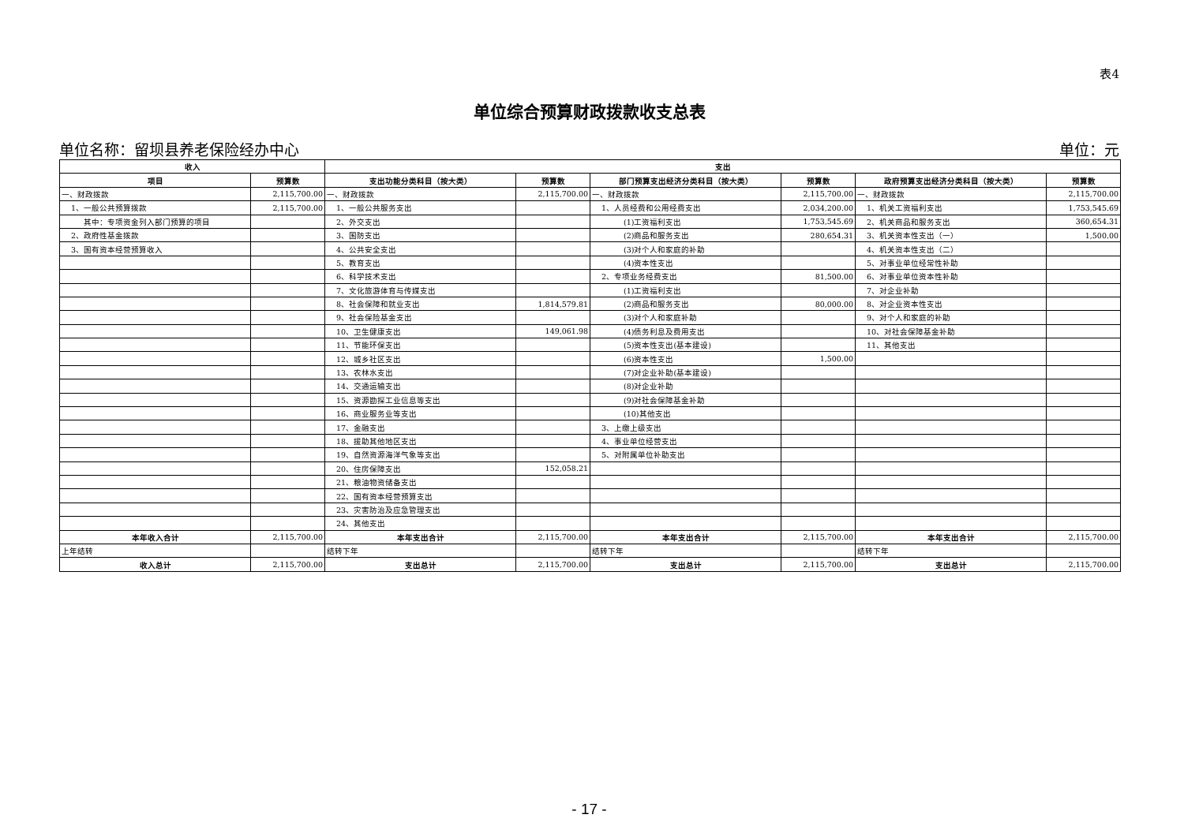表4
单位综合预算财政拨款收支总表
单位名称：留坝县养老保险经办中心 单位：元
| 收入 | | 支出 | | | | | |
| --- | --- | --- | --- | --- | --- | --- | --- |
| 项目 | 预算数 | 支出功能分类科目（按大类） | 预算数 | 部门预算支出经济分类科目（按大类） | 预算数 | 政府预算支出经济分类科目（按大类） | 预算数 |
| 一、财政拨款 | 2,115,700.00 | 一、财政拨款 | 2,115,700.00 | 一、财政拨款 | 2,115,700.00 | 一、财政拨款 | 2,115,700.00 |
| 1、一般公共预算拨款 | 2,115,700.00 | 1、一般公共服务支出 | | 1、人员经费和公用经费支出 | 2,034,200.00 | 1、机关工资福利支出 | 1,753,545.69 |
| 其中：专项资金列入部门预算的项目 | | 2、外交支出 | | (1)工资福利支出 | 1,753,545.69 | 2、机关商品和服务支出 | 360,654.31 |
| 2、政府性基金拨款 | | 3、国防支出 | | (2)商品和服务支出 | 280,654.31 | 3、机关资本性支出（一） | 1,500.00 |
| 3、国有资本经营预算收入 | | 4、公共安全支出 | | (3)对个人和家庭的补助 | | 4、机关资本性支出（二） | |
| | | 5、教育支出 | | (4)资本性支出 | | 5、对事业单位经常性补助 | |
| | | 6、科学技术支出 | | 2、专项业务经费支出 | 81,500.00 | 6、对事业单位资本性补助 | |
| | | 7、文化旅游体育与传媒支出 | | (1)工资福利支出 | | 7、对企业补助 | |
| | | 8、社会保障和就业支出 | 1,814,579.81 | (2)商品和服务支出 | 80,000.00 | 8、对企业资本性支出 | |
| | | 9、社会保险基金支出 | | (3)对个人和家庭补助 | | 9、对个人和家庭的补助 | |
| | | 10、卫生健康支出 | 149,061.98 | (4)债务利息及费用支出 | | 10、对社会保障基金补助 | |
| | | 11、节能环保支出 | | (5)资本性支出(基本建设) | | 11、其他支出 | |
| | | 12、城乡社区支出 | | (6)资本性支出 | 1,500.00 | | |
| | | 13、农林水支出 | | (7)对企业补助(基本建设) | | | |
| | | 14、交通运输支出 | | (8)对企业补助 | | | |
| | | 15、资源勘探工业信息等支出 | | (9)对社会保障基金补助 | | | |
| | | 16、商业服务业等支出 | | (10)其他支出 | | | |
| | | 17、金融支出 | | 3、上缴上级支出 | | | |
| | | 18、援助其他地区支出 | | 4、事业单位经营支出 | | | |
| | | 19、自然资源海洋气象等支出 | | 5、对附属单位补助支出 | | | |
| | | 20、住房保障支出 | 152,058.21 | | | | |
| | | 21、粮油物资储备支出 | | | | | |
| | | 22、国有资本经营预算支出 | | | | | |
| | | 23、灾害防治及应急管理支出 | | | | | |
| | | 24、其他支出 | | | | | |
| 本年收入合计 | 2,115,700.00 | 本年支出合计 | 2,115,700.00 | 本年支出合计 | 2,115,700.00 | 本年支出合计 | 2,115,700.00 |
| 上年结转 | | 结转下年 | | 结转下年 | | 结转下年 | |
| 收入总计 | 2,115,700.00 | 支出总计 | 2,115,700.00 | 支出总计 | 2,115,700.00 | 支出总计 | 2,115,700.00 |
- 17 -